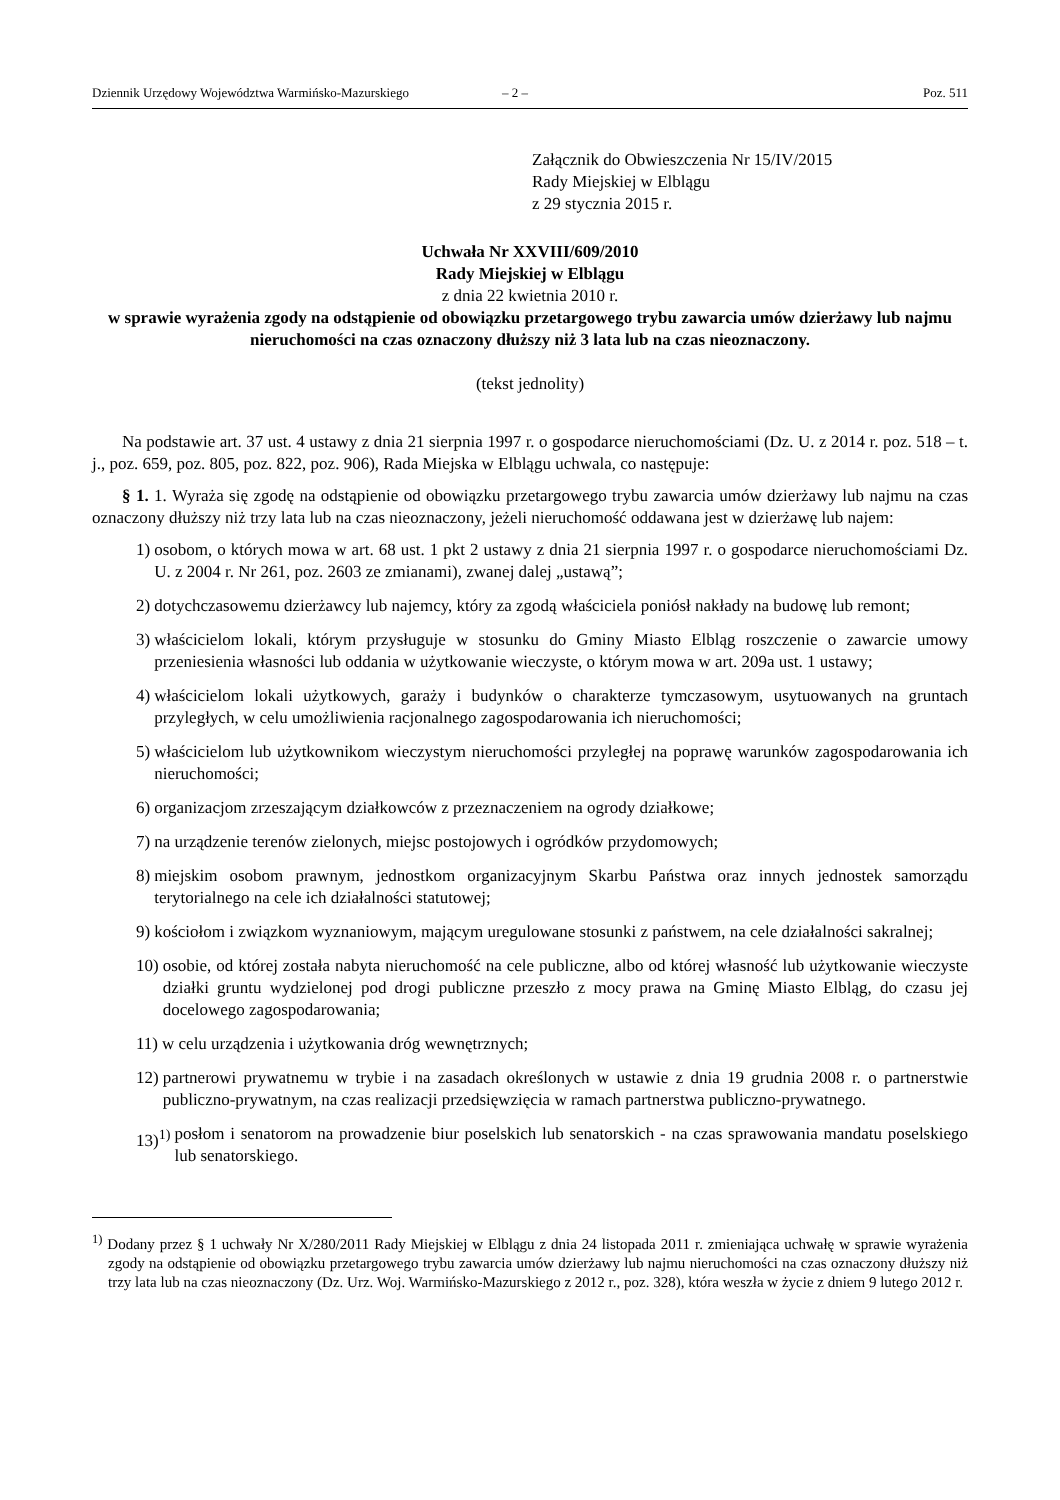Dziennik Urzędowy Województwa Warmińsko-Mazurskiego – 2 – Poz. 511
Załącznik do Obwieszczenia Nr 15/IV/2015
Rady Miejskiej w Elblągu
z 29 stycznia 2015 r.
Uchwała Nr XXVIII/609/2010
Rady Miejskiej w Elblągu
z dnia 22 kwietnia 2010 r.
w sprawie wyrażenia zgody na odstąpienie od obowiązku przetargowego trybu zawarcia umów dzierżawy lub najmu nieruchomości na czas oznaczony dłuższy niż 3 lata lub na czas nieoznaczony.
(tekst jednolity)
Na podstawie art. 37 ust. 4 ustawy z dnia 21 sierpnia 1997 r. o gospodarce nieruchomościami (Dz. U. z 2014 r. poz. 518 – t. j., poz. 659, poz. 805, poz. 822, poz. 906), Rada Miejska w Elblągu uchwala, co następuje:
§ 1. 1. Wyraża się zgodę na odstąpienie od obowiązku przetargowego trybu zawarcia umów dzierżawy lub najmu na czas oznaczony dłuższy niż trzy lata lub na czas nieoznaczony, jeżeli nieruchomość oddawana jest w dzierżawę lub najem:
1) osobom, o których mowa w art. 68 ust. 1 pkt 2 ustawy z dnia 21 sierpnia 1997 r. o gospodarce nieruchomościami Dz. U. z 2004 r. Nr 261, poz. 2603 ze zmianami), zwanej dalej „ustawą”;
2) dotychczasowemu dzierżawcy lub najemcy, który za zgodą właściciela poniósł nakłady na budowę lub remont;
3) właścicielom lokali, którym przysługuje w stosunku do Gminy Miasto Elbląg roszczenie o zawarcie umowy przeniesienia własności lub oddania w użytkowanie wieczyste, o którym mowa w art. 209a ust. 1 ustawy;
4) właścicielom lokali użytkowych, garaży i budynków o charakterze tymczasowym, usytuowanych na gruntach przyległych, w celu umożliwienia racjonalnego zagospodarowania ich nieruchomości;
5) właścicielom lub użytkownikom wieczystym nieruchomości przyległej na poprawę warunków zagospodarowania ich nieruchomości;
6) organizacjom zrzeszającym działkowców z przeznaczeniem na ogrody działkowe;
7) na urządzenie terenów zielonych, miejsc postojowych i ogródków przydomowych;
8) miejskim osobom prawnym, jednostkom organizacyjnym Skarbu Państwa oraz innych jednostek samorządu terytorialnego na cele ich działalności statutowej;
9) kościołom i związkom wyznaniowym, mającym uregulowane stosunki z państwem, na cele działalności sakralnej;
10) osobie, od której została nabyta nieruchomość na cele publiczne, albo od której własność lub użytkowanie wieczyste działki gruntu wydzielonej pod drogi publiczne przeszło z mocy prawa na Gminę Miasto Elbląg, do czasu jej docelowego zagospodarowania;
11) w celu urządzenia i użytkowania dróg wewnętrznych;
12) partnerowi prywatnemu w trybie i na zasadach określonych w ustawie z dnia 19 grudnia 2008 r. o partnerstwie publiczno-prywatnym, na czas realizacji przedsięwzięcia w ramach partnerstwa publiczno-prywatnego.
13)<sup>1)</sup> posłom i senatorom na prowadzenie biur poselskich lub senatorskich - na czas sprawowania mandatu poselskiego lub senatorskiego.
<sup>1)</sup> Dodany przez § 1 uchwały Nr X/280/2011 Rady Miejskiej w Elblągu z dnia 24 listopada 2011 r. zmieniająca uchwałę w sprawie wyrażenia zgody na odstąpienie od obowiązku przetargowego trybu zawarcia umów dzierżawy lub najmu nieruchomości na czas oznaczony dłuższy niż trzy lata lub na czas nieoznaczony (Dz. Urz. Woj. Warmińsko-Mazurskiego z 2012 r., poz. 328), która weszła w życie z dniem 9 lutego 2012 r.